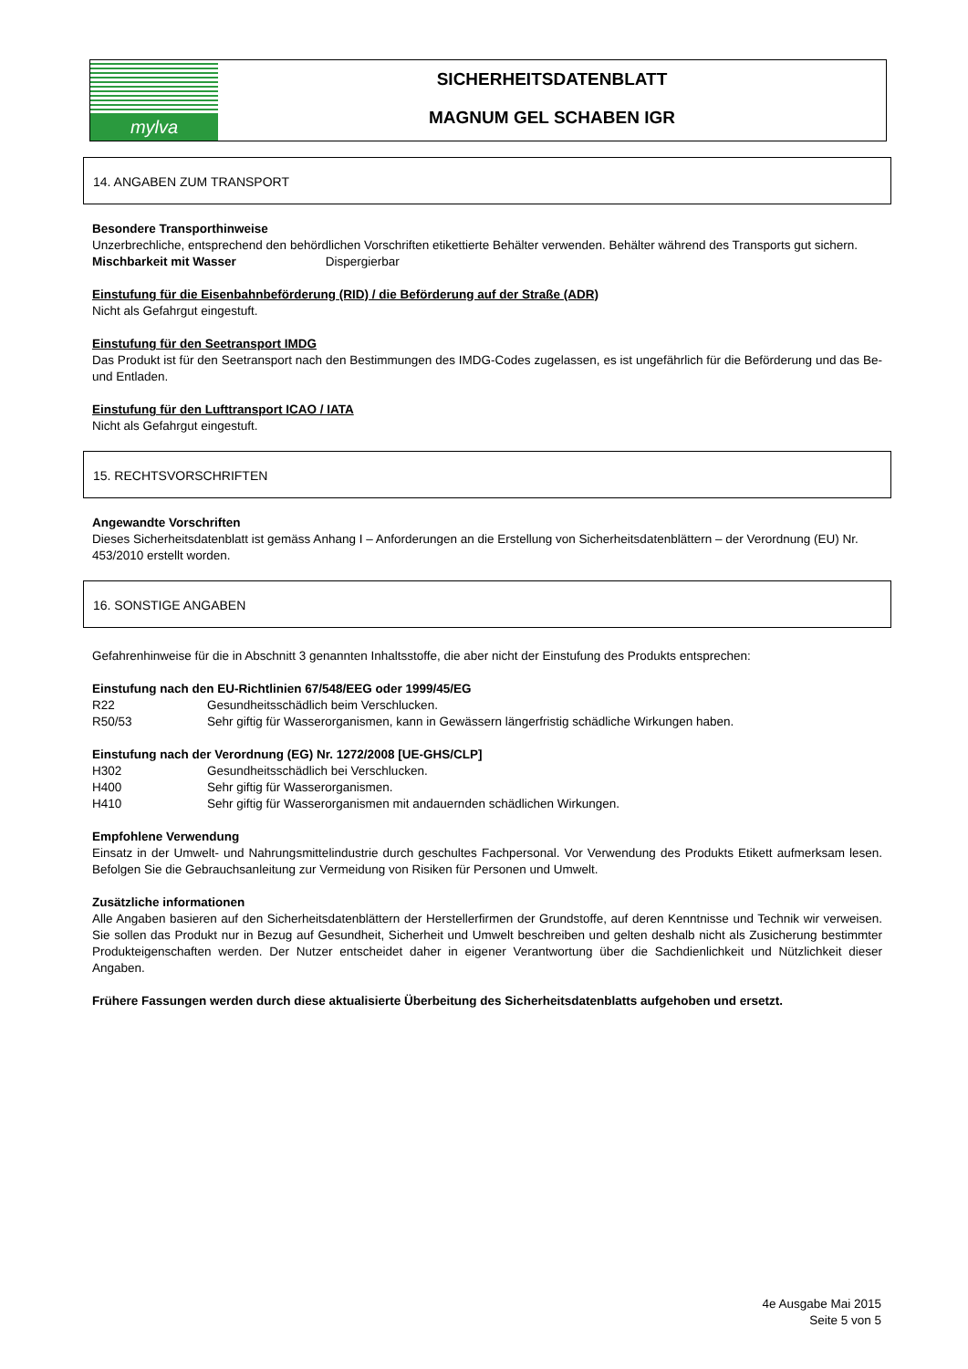mylva
SICHERHEITSDATENBLATT
MAGNUM GEL SCHABEN IGR
14. ANGABEN ZUM TRANSPORT
Besondere Transporthinweise
Unzerbrechliche, entsprechend den behördlichen Vorschriften etikettierte Behälter verwenden. Behälter während des Transports gut sichern.
Mischbarkeit mit Wasser Dispergierbar
Einstufung für die Eisenbahnbeförderung (RID) / die Beförderung auf der Straße (ADR)
Nicht als Gefahrgut eingestuft.
Einstufung für den Seetransport IMDG
Das Produkt ist für den Seetransport nach den Bestimmungen des IMDG-Codes zugelassen, es ist ungefährlich für die Beförderung und das Be- und Entladen.
Einstufung für den Lufttransport ICAO / IATA
Nicht als Gefahrgut eingestuft.
15. RECHTSVORSCHRIFTEN
Angewandte Vorschriften
Dieses Sicherheitsdatenblatt ist gemäss Anhang I – Anforderungen an die Erstellung von Sicherheitsdatenblättern – der Verordnung (EU) Nr. 453/2010 erstellt worden.
16. SONSTIGE ANGABEN
Gefahrenhinweise für die in Abschnitt 3 genannten Inhaltsstoffe, die aber nicht der Einstufung des Produkts entsprechen:
Einstufung nach den EU-Richtlinien 67/548/EEG oder 1999/45/EG
R22 Gesundheitsschädlich beim Verschlucken.
R50/53 Sehr giftig für Wasserorganismen, kann in Gewässern längerfristig schädliche Wirkungen haben.
Einstufung nach der Verordnung (EG) Nr. 1272/2008 [UE-GHS/CLP]
H302 Gesundheitsschädlich bei Verschlucken.
H400 Sehr giftig für Wasserorganismen.
H410 Sehr giftig für Wasserorganismen mit andauernden schädlichen Wirkungen.
Empfohlene Verwendung
Einsatz in der Umwelt- und Nahrungsmittelindustrie durch geschultes Fachpersonal. Vor Verwendung des Produkts Etikett aufmerksam lesen. Befolgen Sie die Gebrauchsanleitung zur Vermeidung von Risiken für Personen und Umwelt.
Zusätzliche informationen
Alle Angaben basieren auf den Sicherheitsdatenblättern der Herstellerfirmen der Grundstoffe, auf deren Kenntnisse und Technik wir verweisen. Sie sollen das Produkt nur in Bezug auf Gesundheit, Sicherheit und Umwelt beschreiben und gelten deshalb nicht als Zusicherung bestimmter Produkteigenschaften werden. Der Nutzer entscheidet daher in eigener Verantwortung über die Sachdienlichkeit und Nützlichkeit dieser Angaben.
Frühere Fassungen werden durch diese aktualisierte Überbeitung des Sicherheitsdatenblatts aufgehoben und ersetzt.
4e Ausgabe Mai 2015
Seite 5 von 5